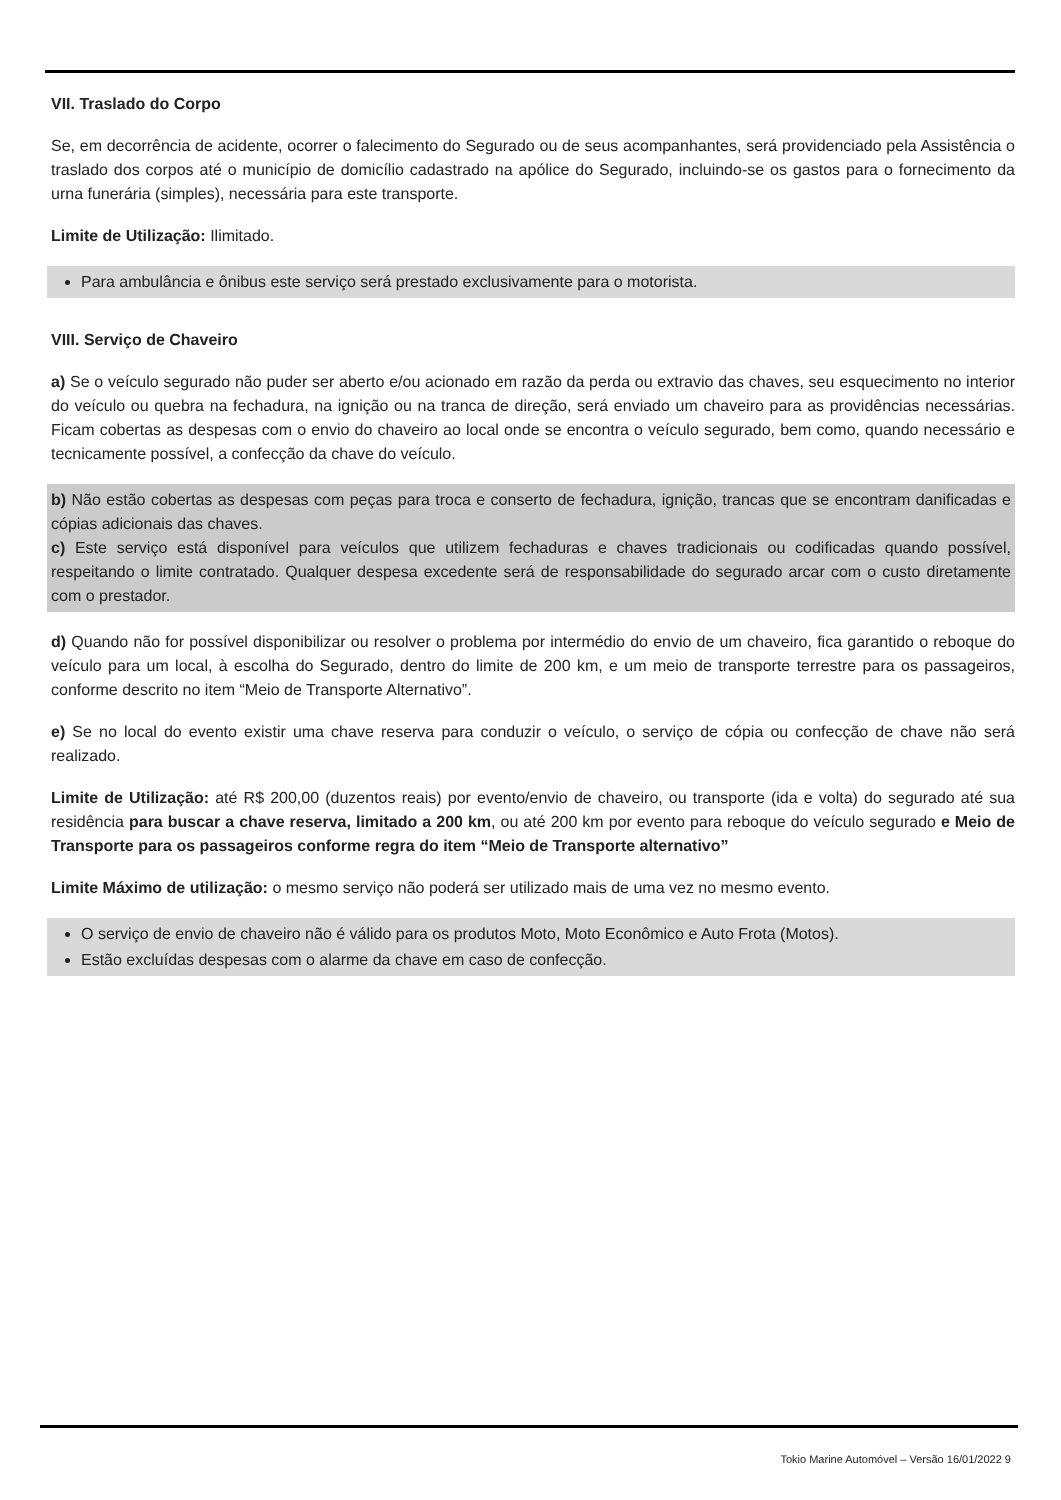VII. Traslado do Corpo
Se, em decorrência de acidente, ocorrer o falecimento do Segurado ou de seus acompanhantes, será providenciado pela Assistência o traslado dos corpos até o município de domicílio cadastrado na apólice do Segurado, incluindo-se os gastos para o fornecimento da urna funerária (simples), necessária para este transporte.
Limite de Utilização: Ilimitado.
Para ambulância e ônibus este serviço será prestado exclusivamente para o motorista.
VIII. Serviço de Chaveiro
a) Se o veículo segurado não puder ser aberto e/ou acionado em razão da perda ou extravio das chaves, seu esquecimento no interior do veículo ou quebra na fechadura, na ignição ou na tranca de direção, será enviado um chaveiro para as providências necessárias. Ficam cobertas as despesas com o envio do chaveiro ao local onde se encontra o veículo segurado, bem como, quando necessário e tecnicamente possível, a confecção da chave do veículo.
b) Não estão cobertas as despesas com peças para troca e conserto de fechadura, ignição, trancas que se encontram danificadas e cópias adicionais das chaves.
c) Este serviço está disponível para veículos que utilizem fechaduras e chaves tradicionais ou codificadas quando possível, respeitando o limite contratado. Qualquer despesa excedente será de responsabilidade do segurado arcar com o custo diretamente com o prestador.
d) Quando não for possível disponibilizar ou resolver o problema por intermédio do envio de um chaveiro, fica garantido o reboque do veículo para um local, à escolha do Segurado, dentro do limite de 200 km, e um meio de transporte terrestre para os passageiros, conforme descrito no item “Meio de Transporte Alternativo”.
e) Se no local do evento existir uma chave reserva para conduzir o veículo, o serviço de cópia ou confecção de chave não será realizado.
Limite de Utilização: até R$ 200,00 (duzentos reais) por evento/envio de chaveiro, ou transporte (ida e volta) do segurado até sua residência para buscar a chave reserva, limitado a 200 km, ou até 200 km por evento para reboque do veículo segurado e Meio de Transporte para os passageiros conforme regra do item “Meio de Transporte alternativo”
Limite Máximo de utilização: o mesmo serviço não poderá ser utilizado mais de uma vez no mesmo evento.
O serviço de envio de chaveiro não é válido para os produtos Moto, Moto Econômico e Auto Frota (Motos).
Estão excluídas despesas com o alarme da chave em caso de confecção.
Tokio Marine Automóvel – Versão 16/01/2022 9